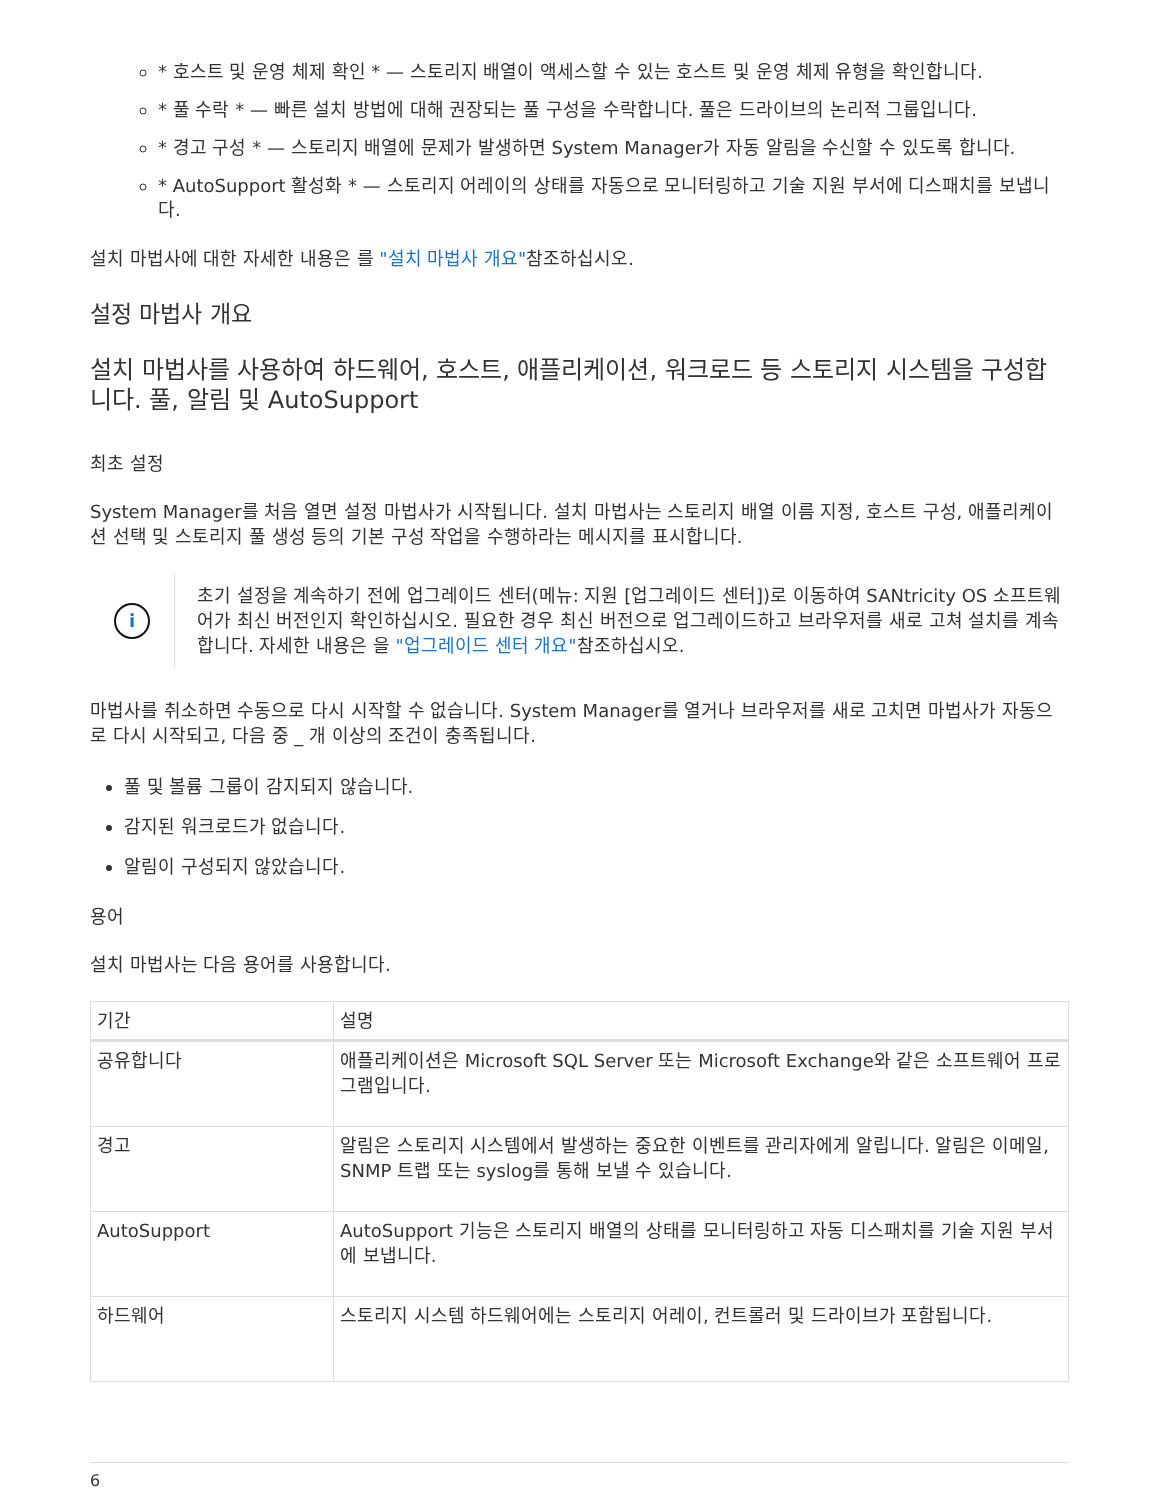* 호스트 및 운영 체제 확인 * — 스토리지 배열이 액세스할 수 있는 호스트 및 운영 체제 유형을 확인합니다.
* 풀 수락 * — 빠른 설치 방법에 대해 권장되는 풀 구성을 수락합니다. 풀은 드라이브의 논리적 그룹입니다.
* 경고 구성 * — 스토리지 배열에 문제가 발생하면 System Manager가 자동 알림을 수신할 수 있도록 합니다.
* AutoSupport 활성화 * — 스토리지 어레이의 상태를 자동으로 모니터링하고 기술 지원 부서에 디스패치를 보냅니다.
설치 마법사에 대한 자세한 내용은 를 "설치 마법사 개요"참조하십시오.
설정 마법사 개요
설치 마법사를 사용하여 하드웨어, 호스트, 애플리케이션, 워크로드 등 스토리지 시스템을 구성합니다. 풀, 알림 및 AutoSupport
최초 설정
System Manager를 처음 열면 설정 마법사가 시작됩니다. 설치 마법사는 스토리지 배열 이름 지정, 호스트 구성, 애플리케이션 선택 및 스토리지 풀 생성 등의 기본 구성 작업을 수행하라는 메시지를 표시합니다.
i
초기 설정을 계속하기 전에 업그레이드 센터(메뉴: 지원 [업그레이드 센터])로 이동하여 SANtricity OS 소프트웨어가 최신 버전인지 확인하십시오. 필요한 경우 최신 버전으로 업그레이드하고 브라우저를 새로 고쳐 설치를 계속합니다. 자세한 내용은 을 "업그레이드 센터 개요"참조하십시오.
마법사를 취소하면 수동으로 다시 시작할 수 없습니다. System Manager를 열거나 브라우저를 새로 고치면 마법사가 자동으로 다시 시작되고, 다음 중 _ 개 이상의 조건이 충족됩니다.
풀 및 볼륨 그룹이 감지되지 않습니다.
감지된 워크로드가 없습니다.
알림이 구성되지 않았습니다.
용어
설치 마법사는 다음 용어를 사용합니다.
| 기간 | 설명 |
| --- | --- |
| 공유합니다 | 애플리케이션은 Microsoft SQL Server 또는 Microsoft Exchange와 같은 소프트웨어 프로그램입니다. |
| 경고 | 알림은 스토리지 시스템에서 발생하는 중요한 이벤트를 관리자에게 알립니다. 알림은 이메일, SNMP 트랩 또는 syslog를 통해 보낼 수 있습니다. |
| AutoSupport | AutoSupport 기능은 스토리지 배열의 상태를 모니터링하고 자동 디스패치를 기술 지원 부서에 보냅니다. |
| 하드웨어 | 스토리지 시스템 하드웨어에는 스토리지 어레이, 컨트롤러 및 드라이브가 포함됩니다. |
6